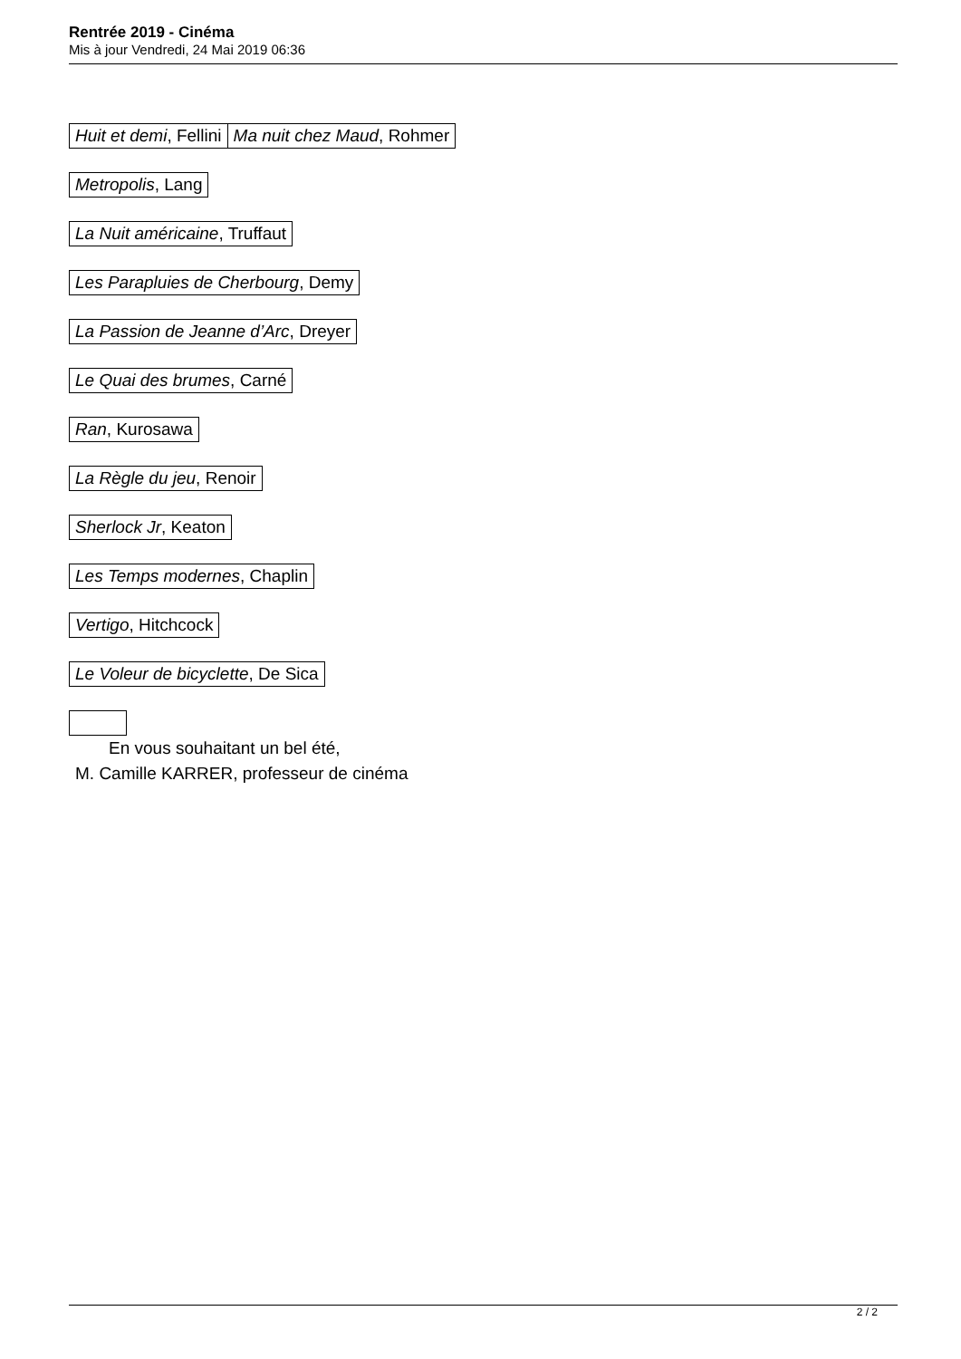Rentrée 2019 - Cinéma
Mis à jour Vendredi, 24 Mai 2019 06:36
| Huit et demi , Fellini | Ma nuit chez Maud , Rohmer |
| Metropolis , Lang |
| La Nuit américaine , Truffaut |
| Les Parapluies de Cherbourg , Demy |
| La Passion de Jeanne d’Arc , Dreyer |
| Le Quai des brumes , Carné |
| Ran , Kurosawa |
| La Règle du jeu , Renoir |
| Sherlock Jr , Keaton |
| Les Temps modernes , Chaplin |
| Vertigo , Hitchcock |
| Le Voleur de bicyclette , De Sica |
En vous souhaitant un bel été,
M. Camille KARRER, professeur de cinéma
2 / 2